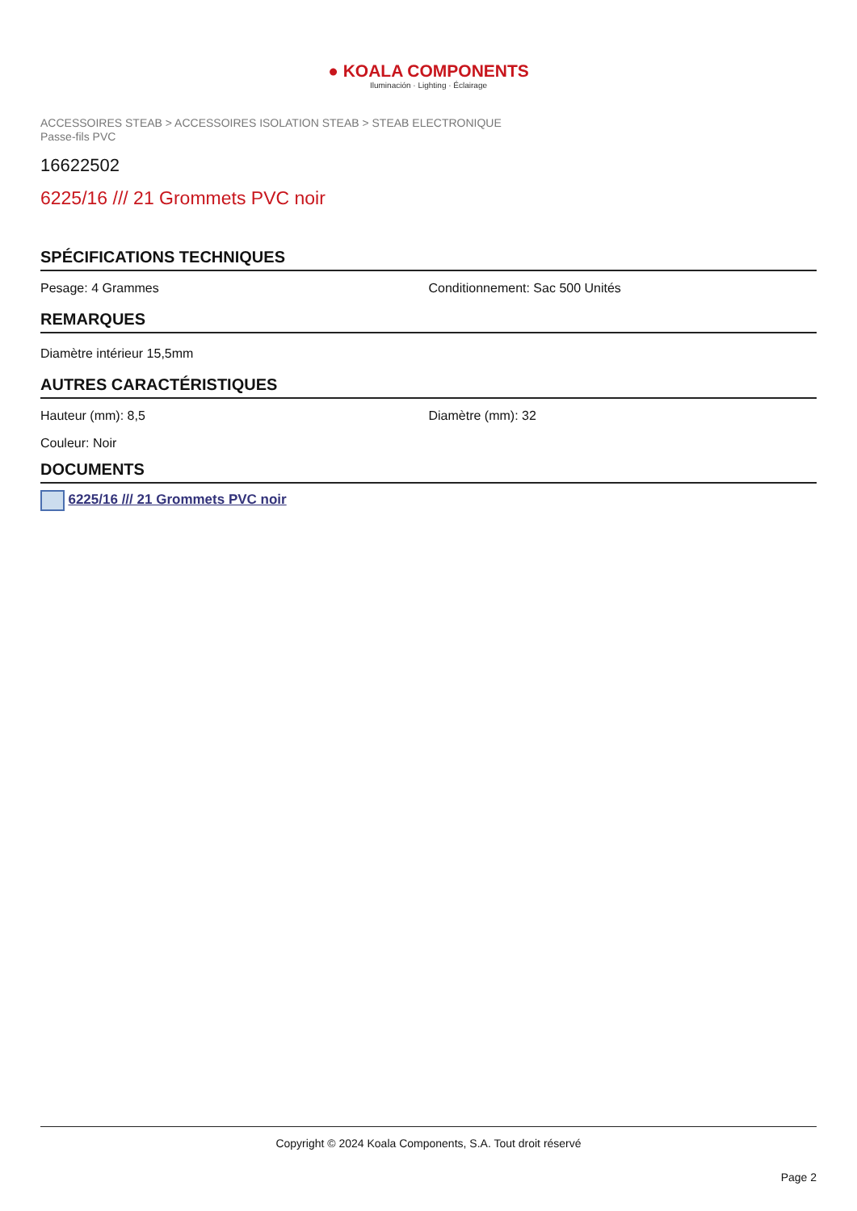● KOALA COMPONENTS
Iluminación · Lighting · Éclairage
ACCESSOIRES STEAB > ACCESSOIRES ISOLATION STEAB > STEAB ELECTRONIQUE
Passe-fils PVC
16622502
6225/16 /// 21 Grommets PVC noir
SPÉCIFICATIONS TECHNIQUES
Pesage: 4 Grammes Conditionnement: Sac 500 Unités
REMARQUES
Diamètre intérieur 15,5mm
AUTRES CARACTÉRISTIQUES
Hauteur (mm): 8,5 Diamètre (mm): 32
Couleur: Noir
DOCUMENTS
6225/16 /// 21 Grommets PVC noir
Copyright © 2024 Koala Components, S.A. Tout droit réservé
Page 2